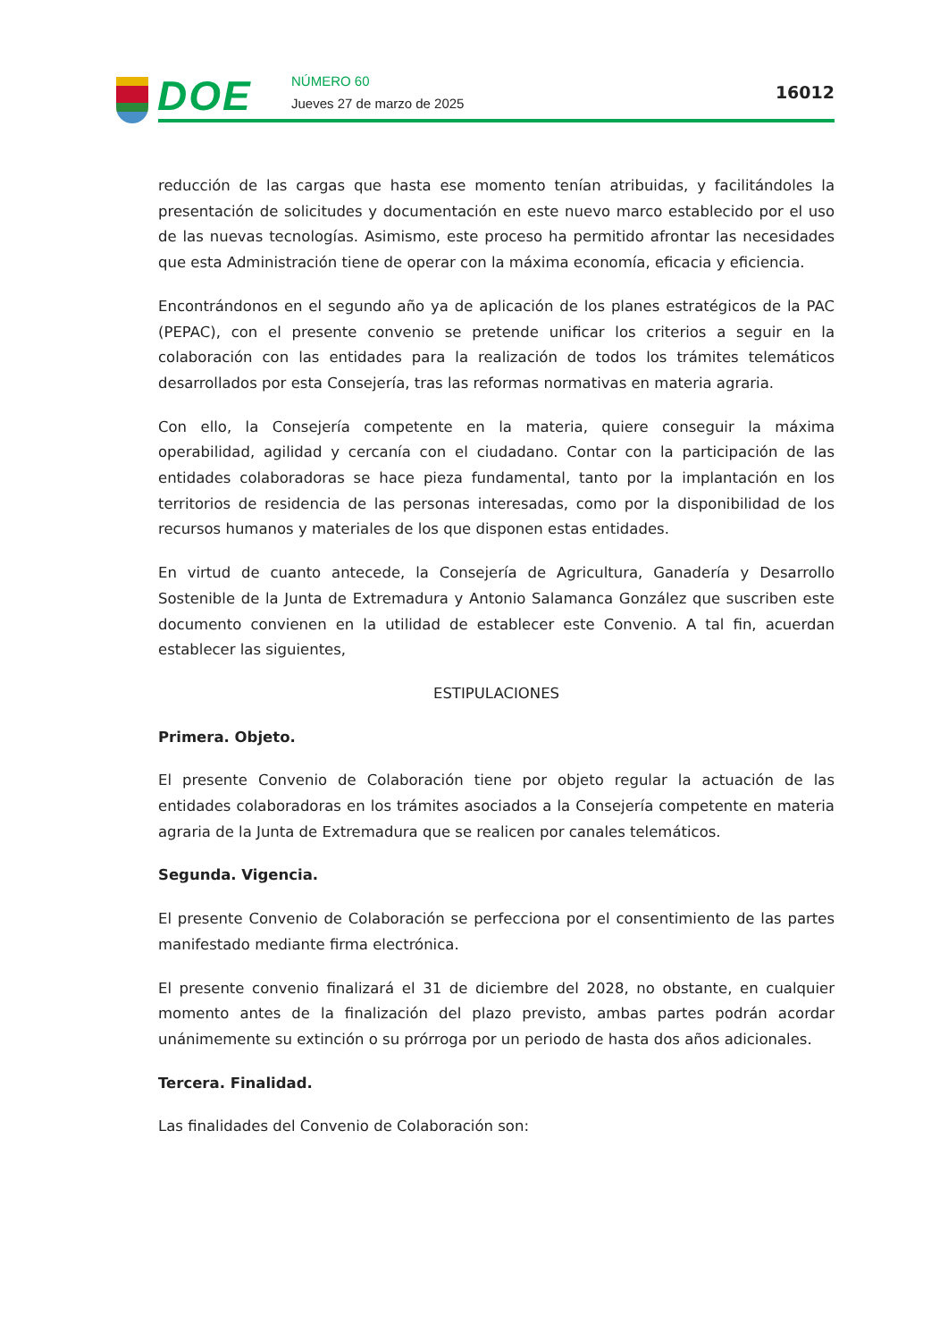DOE NÚMERO 60
Jueves 27 de marzo de 2025
16012
reducción de las cargas que hasta ese momento tenían atribuidas, y facilitándoles la presentación de solicitudes y documentación en este nuevo marco establecido por el uso de las nuevas tecnologías. Asimismo, este proceso ha permitido afrontar las necesidades que esta Administración tiene de operar con la máxima economía, eficacia y eficiencia.
Encontrándonos en el segundo año ya de aplicación de los planes estratégicos de la PAC (PEPAC), con el presente convenio se pretende unificar los criterios a seguir en la colaboración con las entidades para la realización de todos los trámites telemáticos desarrollados por esta Consejería, tras las reformas normativas en materia agraria.
Con ello, la Consejería competente en la materia, quiere conseguir la máxima operabilidad, agilidad y cercanía con el ciudadano. Contar con la participación de las entidades colaboradoras se hace pieza fundamental, tanto por la implantación en los territorios de residencia de las personas interesadas, como por la disponibilidad de los recursos humanos y materiales de los que disponen estas entidades.
En virtud de cuanto antecede, la Consejería de Agricultura, Ganadería y Desarrollo Sostenible de la Junta de Extremadura y Antonio Salamanca González que suscriben este documento convienen en la utilidad de establecer este Convenio. A tal fin, acuerdan establecer las siguientes,
ESTIPULACIONES
Primera. Objeto.
El presente Convenio de Colaboración tiene por objeto regular la actuación de las entidades colaboradoras en los trámites asociados a la Consejería competente en materia agraria de la Junta de Extremadura que se realicen por canales telemáticos.
Segunda. Vigencia.
El presente Convenio de Colaboración se perfecciona por el consentimiento de las partes manifestado mediante firma electrónica.
El presente convenio finalizará el 31 de diciembre del 2028, no obstante, en cualquier momento antes de la finalización del plazo previsto, ambas partes podrán acordar unánimemente su extinción o su prórroga por un periodo de hasta dos años adicionales.
Tercera. Finalidad.
Las finalidades del Convenio de Colaboración son: